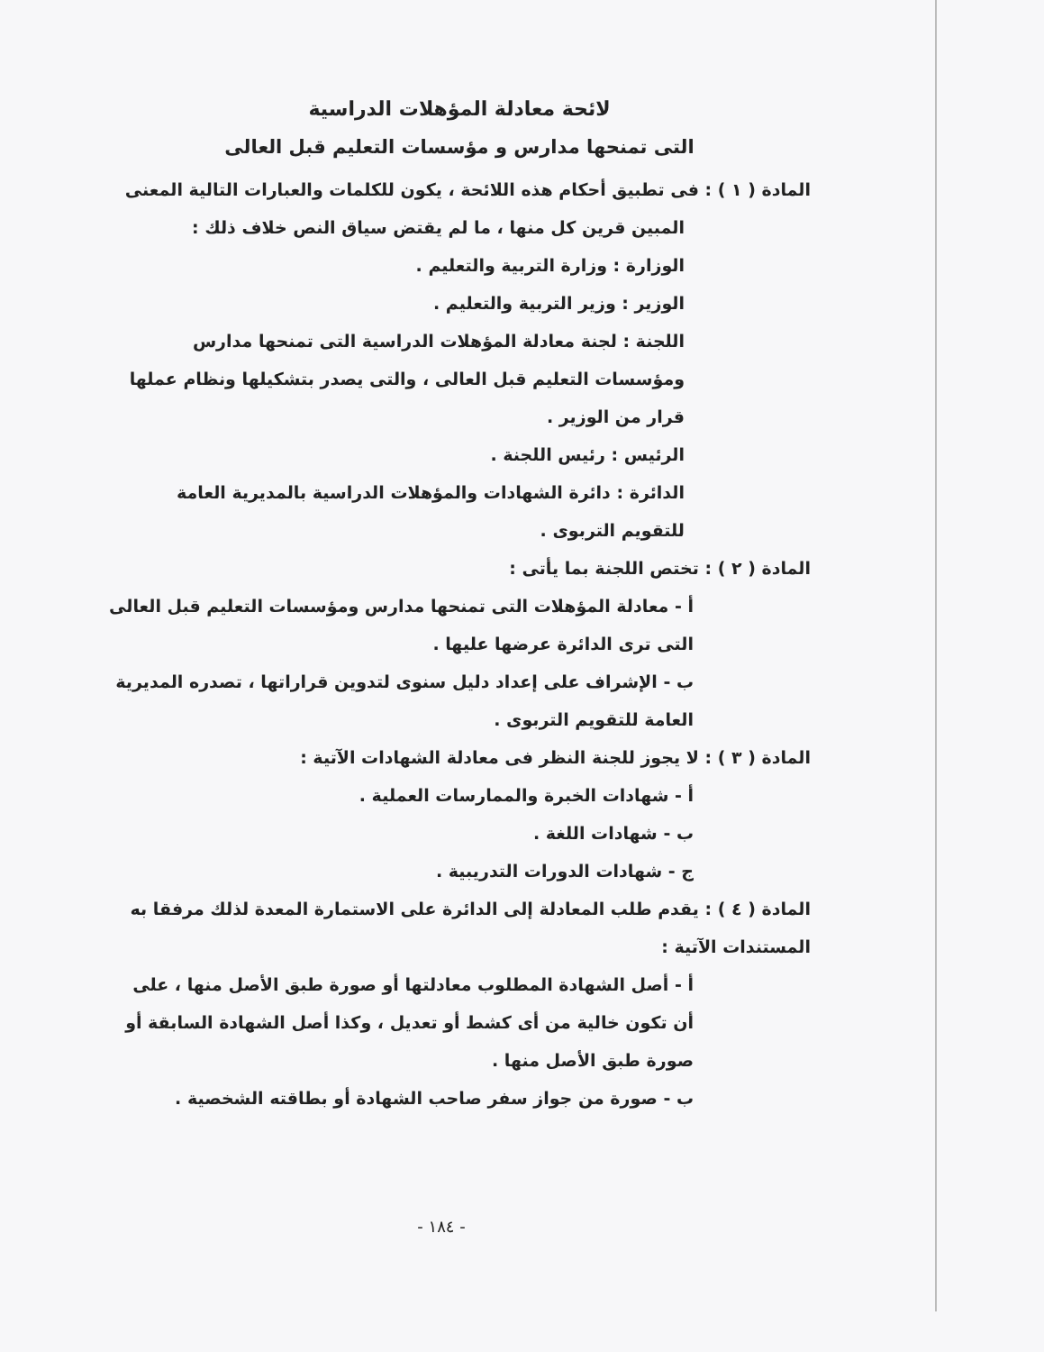لائحة معادلة المؤهلات الدراسية
التى تمنحها مدارس و مؤسسات التعليم قبل العالى
المادة ( ١ ) : فى تطبيق أحكام هذه اللائحة ، يكون للكلمات والعبارات التالية المعنى
المبين قرين كل منها ، ما لم يقتض سياق النص خلاف ذلك :
الوزارة : وزارة التربية والتعليم .
الوزير : وزير التربية والتعليم .
اللجنة : لجنة معادلة المؤهلات الدراسية التى تمنحها مدارس ومؤسسات التعليم قبل العالى ، والتى يصدر بتشكيلها ونظام عملها قرار من الوزير .
الرئيس : رئيس اللجنة .
الدائرة : دائرة الشهادات والمؤهلات الدراسية بالمديرية العامة للتقويم التربوى .
المادة ( ٢ ) : تختص اللجنة بما يأتى :
أ - معادلة المؤهلات التى تمنحها مدارس ومؤسسات التعليم قبل العالى التى ترى الدائرة عرضها عليها .
ب - الإشراف على إعداد دليل سنوى لتدوين قراراتها ، تصدره المديرية العامة للتقويم التربوى .
المادة ( ٣ ) : لا يجوز للجنة النظر فى معادلة الشهادات الآتية :
أ - شهادات الخبرة والممارسات العملية .
ب - شهادات اللغة .
ج - شهادات الدورات التدريبية .
المادة ( ٤ ) : يقدم طلب المعادلة إلى الدائرة على الاستمارة المعدة لذلك مرفقا به المستندات الآتية :
أ - أصل الشهادة المطلوب معادلتها أو صورة طبق الأصل منها ، على أن تكون خالية من أى كشط أو تعديل ، وكذا أصل الشهادة السابقة أو صورة طبق الأصل منها .
ب - صورة من جواز سفر صاحب الشهادة أو بطاقته الشخصية .
- ١٨٤ -